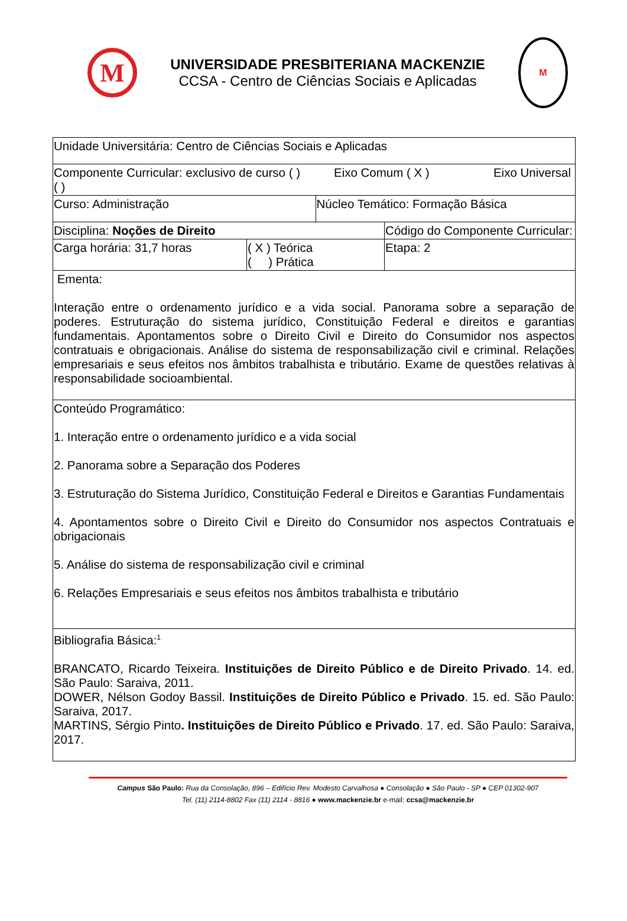M
UNIVERSIDADE PRESBITERIANA MACKENZIE
CCSA - Centro de Ciências Sociais e Aplicadas
M
| Unidade Universitária: Centro de Ciências Sociais e Aplicadas | | | |
| Componente Curricular: exclusivo de curso ( ) Eixo Comum ( X ) Eixo Universal ( ) | | | |
| Curso: Administração | | Núcleo Temático: Formação Básica | |
| Disciplina: Noções de Direito | | | Código do Componente Curricular: |
| Carga horária: 31,7 horas | ( X ) Teórica ( ) Prática | | Etapa: 2 |
| Ementa: Interação entre o ordenamento jurídico e a vida social. Panorama sobre a separação de poderes. Estruturação do sistema jurídico, Constituição Federal e direitos e garantias fundamentais. Apontamentos sobre o Direito Civil e Direito do Consumidor nos aspectos contratuais e obrigacionais. Análise do sistema de responsabilização civil e criminal. Relações empresariais e seus efeitos nos âmbitos trabalhista e tributário. Exame de questões relativas à responsabilidade socioambiental. | | | |
| Conteúdo Programático: 1. Interação entre o ordenamento jurídico e a vida social 2. Panorama sobre a Separação dos Poderes 3. Estruturação do Sistema Jurídico, Constituição Federal e Direitos e Garantias Fundamentais 4. Apontamentos sobre o Direito Civil e Direito do Consumidor nos aspectos Contratuais e obrigacionais 5. Análise do sistema de responsabilização civil e criminal 6. Relações Empresariais e seus efeitos nos âmbitos trabalhista e tributário | | | |
| Bibliografia Básica:<sup>1</sup> BRANCATO, Ricardo Teixeira. Instituições de Direito Público e de Direito Privado . 14. ed. São Paulo: Saraiva, 2011. DOWER, Nélson Godoy Bassil. Instituições de Direito Público e Privado . 15. ed. São Paulo: Saraiva, 2017. MARTINS, Sérgio Pinto . Instituições de Direito Público e Privado . 17. ed. São Paulo: Saraiva, 2017. | | | |
Campus São Paulo: Rua da Consolação, 896 – Edifício Rev. Modesto Carvalhosa ● Consolação ● São Paulo - SP ● CEP 01302-907
Tel. (11) 2114-8802 Fax (11) 2114 - 8816 ● www.mackenzie.br e-mail: ccsa@mackenzie.br